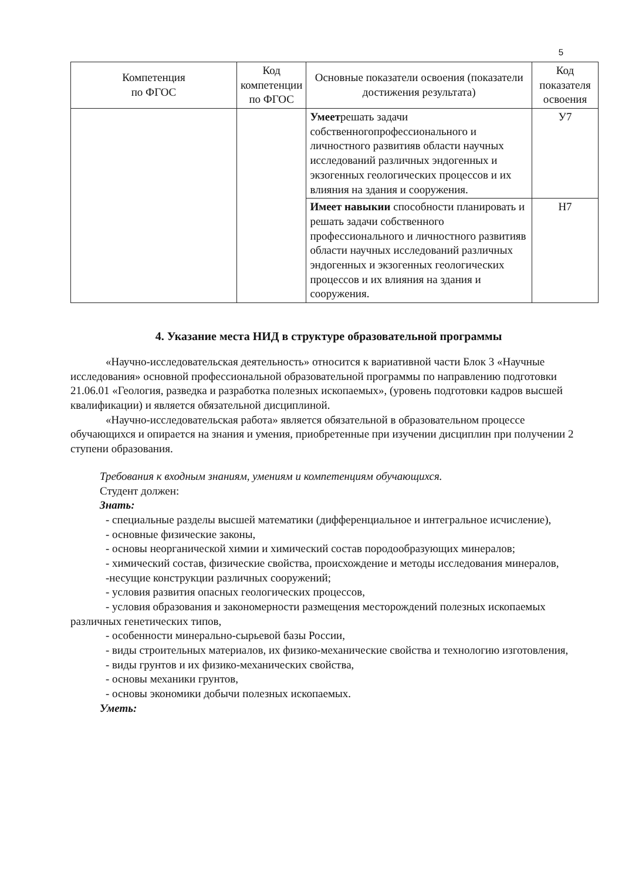5
| Компетенция по ФГОС | Код компетенции по ФГОС | Основные показатели освоения (показатели достижения результата) | Код показателя освоения |
| --- | --- | --- | --- |
| | | Умеет решать задачи собственногопрофессионального и личностного развитияв области научных исследований различных эндогенных и экзогенных геологических процессов и их влияния на здания и сооружения. | У7 |
| | | Имеет навыкии способности планировать и решать задачи собственного профессионального и личностного развитияв области научных исследований различных эндогенных и экзогенных геологических процессов и их влияния на здания и сооружения. | Н7 |
4. Указание места НИД в структуре образовательной программы
«Научно-исследовательская деятельность» относится к вариативной части Блок 3 «Научные исследования» основной профессиональной образовательной программы по направлению подготовки 21.06.01 «Геология, разведка и разработка полезных ископаемых», (уровень подготовки кадров высшей квалификации) и является обязательной дисциплиной.
«Научно-исследовательская работа» является обязательной в образовательном процессе обучающихся и опирается на знания и умения, приобретенные при изучении дисциплин при получении 2 ступени образования.
Требования к входным знаниям, умениям и компетенциям обучающихся.
Студент должен:
Знать:
- специальные разделы высшей математики (дифференциальное и интегральное исчисление),
- основные физические законы,
- основы неорганической химии и химический состав породообразующих минералов;
- химический состав, физические свойства, происхождение и методы исследования минералов,
-несущие конструкции различных сооружений;
- условия развития опасных геологических процессов,
- условия образования и закономерности размещения месторождений полезных ископаемых различных генетических типов,
- особенности минерально-сырьевой базы России,
- виды строительных материалов, их физико-механические свойства и технологию изготовления,
- виды грунтов и их физико-механических свойства,
- основы механики грунтов,
- основы экономики добычи полезных ископаемых.
Уметь: